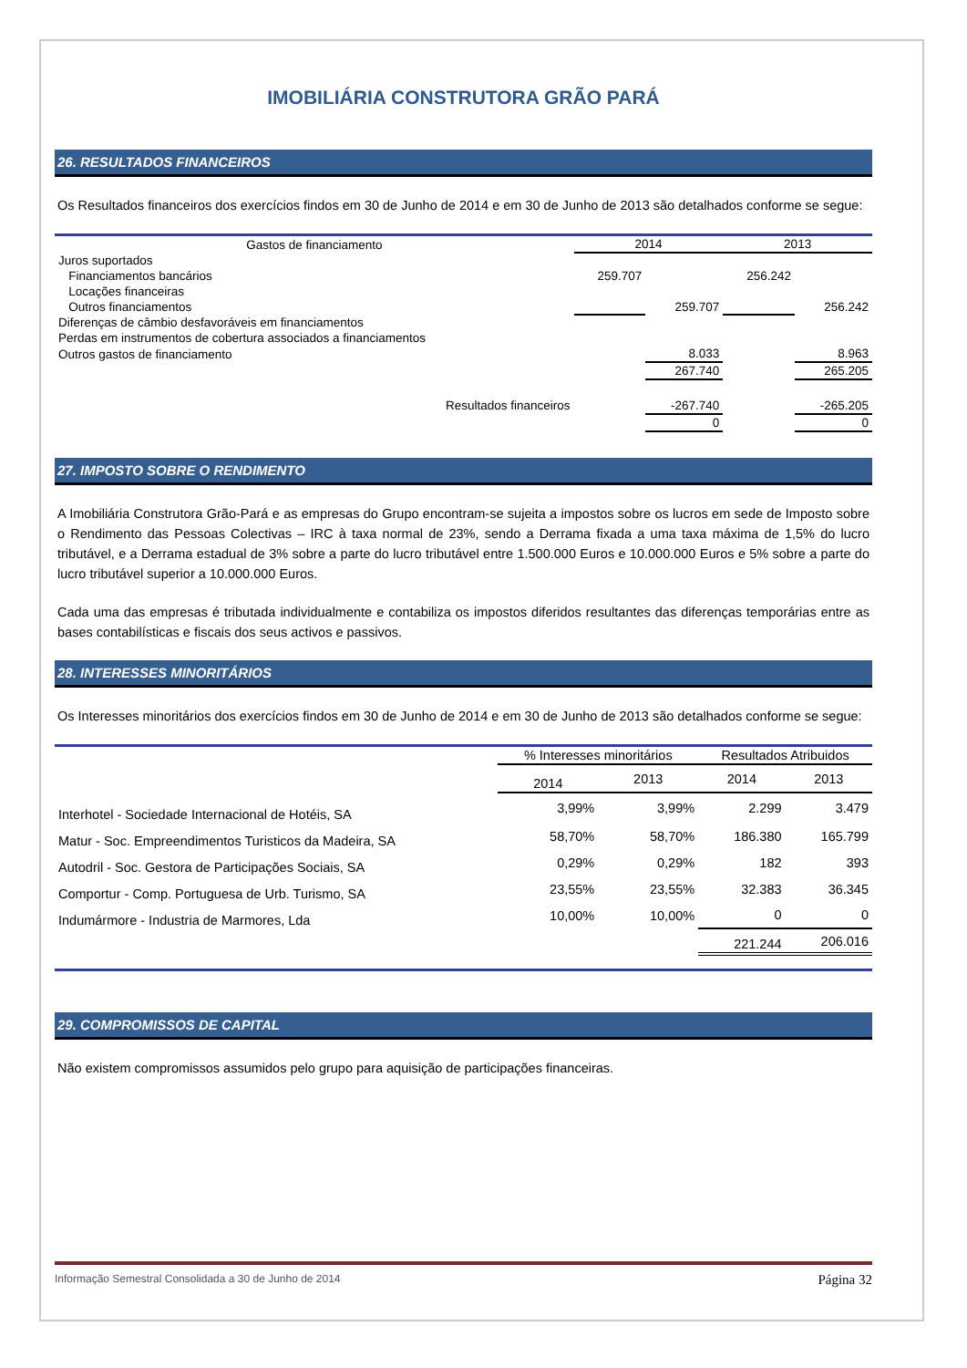IMOBILIÁRIA CONSTRUTORA GRÃO PARÁ
26. RESULTADOS FINANCEIROS
Os Resultados financeiros dos exercícios findos em 30 de Junho de 2014 e em 30 de Junho de 2013 são detalhados conforme se segue:
| Gastos de financiamento | 2014 | | 2013 | |
| --- | --- | --- | --- | --- |
| Juros suportados | | | | |
| Financiamentos bancários | 259.707 | | 256.242 | |
| Locações financeiras | | | | |
| Outros financiamentos | | 259.707 | | 256.242 |
| Diferenças de câmbio desfavoráveis em financiamentos | | | | |
| Perdas em instrumentos de cobertura associados a financiamentos | | | | |
| Outros gastos de financiamento | | 8.033 | | 8.963 |
| | | 267.740 | | 265.205 |
| Resultados financeiros | | -267.740 | | -265.205 |
| | | 0 | | 0 |
27. IMPOSTO SOBRE O RENDIMENTO
A Imobiliária Construtora Grão-Pará e as empresas do Grupo encontram-se sujeita a impostos sobre os lucros em sede de Imposto sobre o Rendimento das Pessoas Colectivas – IRC à taxa normal de 23%, sendo a Derrama fixada a uma taxa máxima de 1,5% do lucro tributável, e a Derrama estadual de 3% sobre a parte do lucro tributável entre 1.500.000 Euros e 10.000.000 Euros e 5% sobre a parte do lucro tributável superior a 10.000.000 Euros.
Cada uma das empresas é tributada individualmente e contabiliza os impostos diferidos resultantes das diferenças temporárias entre as bases contabilísticas e fiscais dos seus activos e passivos.
28. INTERESSES MINORITÁRIOS
Os Interesses minoritários dos exercícios findos em 30 de Junho de 2014 e em 30 de Junho de 2013 são detalhados conforme se segue:
| | % Interesses minoritários | | Resultados Atribuidos | |
| --- | --- | --- | --- | --- |
| | 2014 | 2013 | 2014 | 2013 |
| Interhotel - Sociedade Internacional de Hotéis, SA | 3,99% | 3,99% | 2.299 | 3.479 |
| Matur - Soc. Empreendimentos Turisticos da Madeira, SA | 58,70% | 58,70% | 186.380 | 165.799 |
| Autodril - Soc. Gestora de Participações Sociais, SA | 0,29% | 0,29% | 182 | 393 |
| Comportur - Comp. Portuguesa de Urb. Turismo, SA | 23,55% | 23,55% | 32.383 | 36.345 |
| Indumármore - Industria de Marmores, Lda | 10,00% | 10,00% | 0 | 0 |
| | | | 221.244 | 206.016 |
29. COMPROMISSOS DE CAPITAL
Não existem compromissos assumidos pelo grupo para aquisição de participações financeiras.
Informação Semestral Consolidada a 30 de Junho de 2014 Página 32